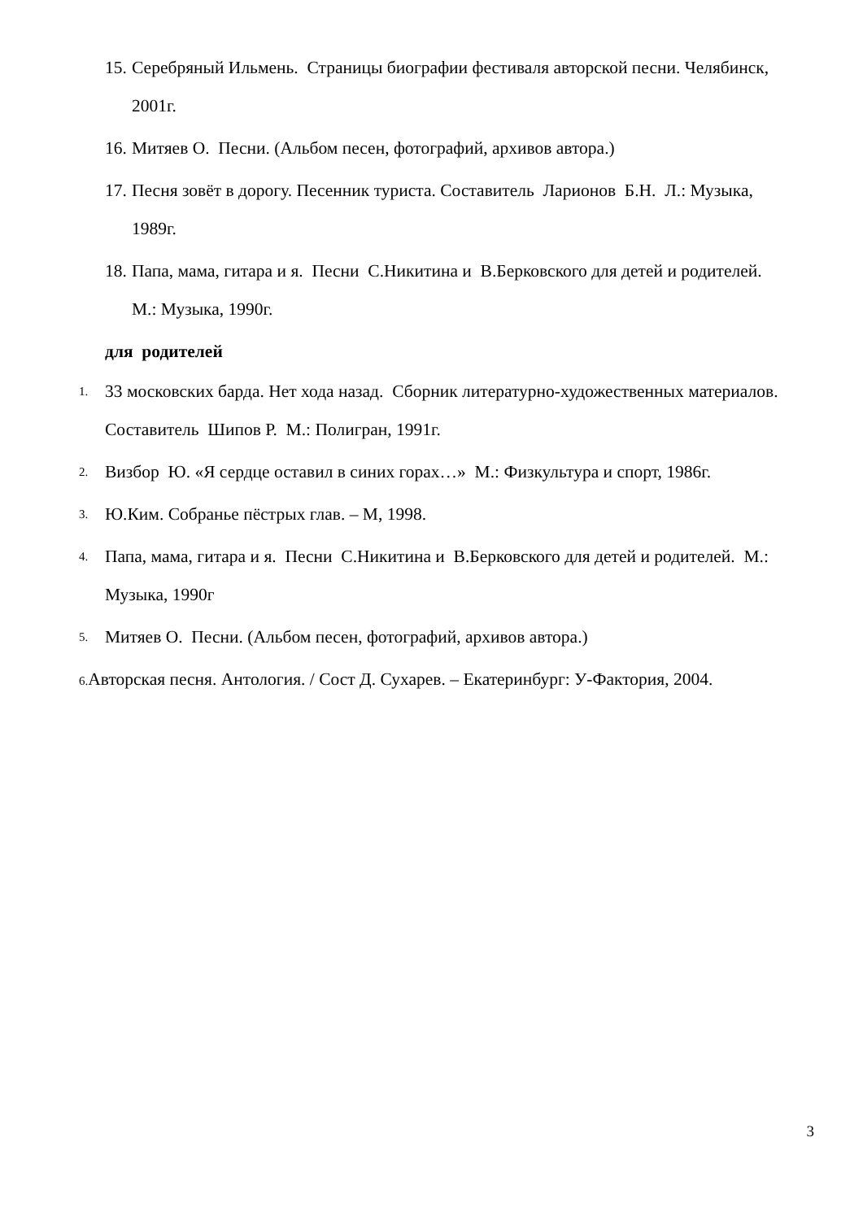15. Серебряный Ильмень. Страницы биографии фестиваля авторской песни. Челябинск, 2001г.
16. Митяев О. Песни. (Альбом песен, фотографий, архивов автора.)
17. Песня зовёт в дорогу. Песенник туриста. Составитель Ларионов Б.Н. Л.: Музыка, 1989г.
18. Папа, мама, гитара и я. Песни С.Никитина и В.Берковского для детей и родителей. М.: Музыка, 1990г.
для родителей
1. 33 московских барда. Нет хода назад. Сборник литературно-художественных материалов. Составитель Шипов Р. М.: Полигран, 1991г.
2. Визбор Ю. «Я сердце оставил в синих горах…» М.: Физкультура и спорт, 1986г.
3. Ю.Ким. Собранье пёстрых глав. – М, 1998.
4. Папа, мама, гитара и я. Песни С.Никитина и В.Берковского для детей и родителей. М.: Музыка, 1990г
5. Митяев О. Песни. (Альбом песен, фотографий, архивов автора.)
6. Авторская песня. Антология. / Сост Д. Сухарев. – Екатеринбург: У-Фактория, 2004.
3